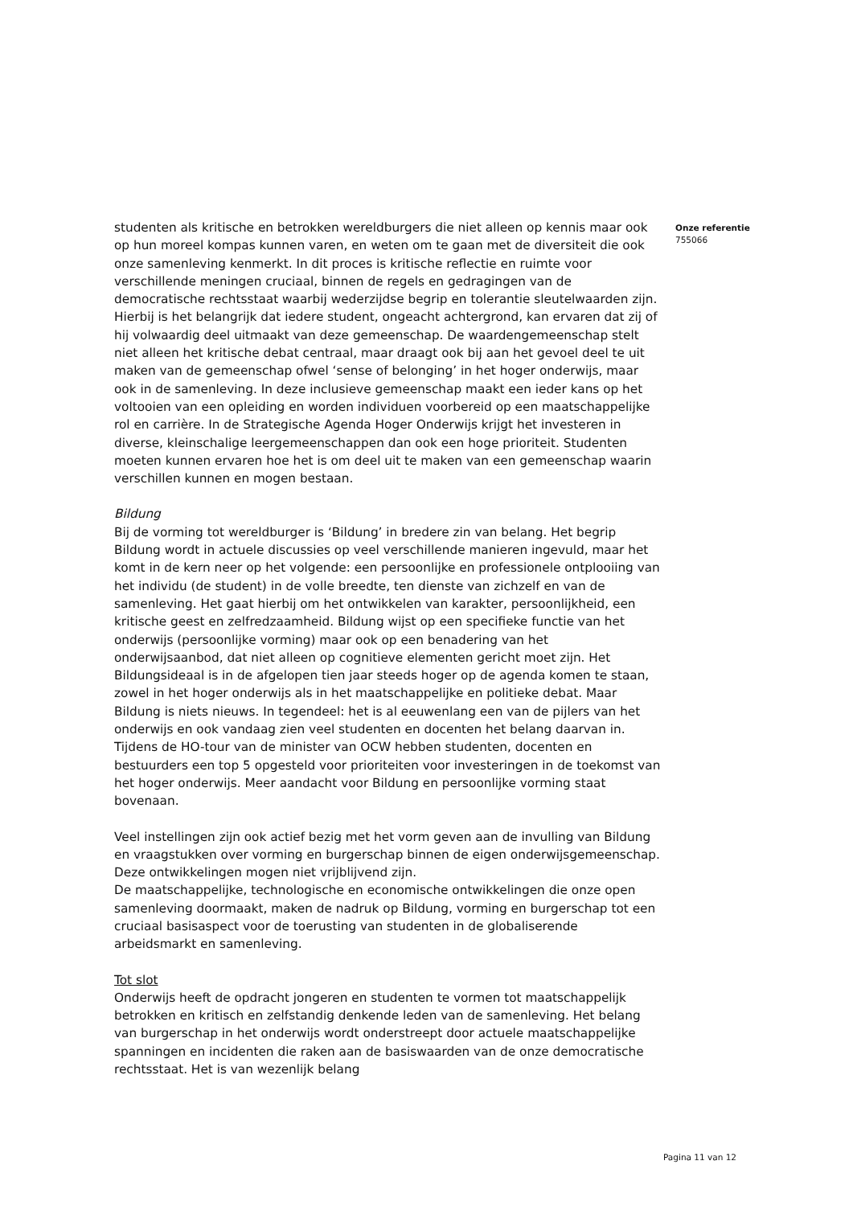studenten als kritische en betrokken wereldburgers die niet alleen op kennis maar ook op hun moreel kompas kunnen varen, en weten om te gaan met de diversiteit die ook onze samenleving kenmerkt. In dit proces is kritische reflectie en ruimte voor verschillende meningen cruciaal, binnen de regels en gedragingen van de democratische rechtsstaat waarbij wederzijdse begrip en tolerantie sleutelwaarden zijn. Hierbij is het belangrijk dat iedere student, ongeacht achtergrond, kan ervaren dat zij of hij volwaardig deel uitmaakt van deze gemeenschap. De waardengemeenschap stelt niet alleen het kritische debat centraal, maar draagt ook bij aan het gevoel deel te uit maken van de gemeenschap ofwel ‘sense of belonging’ in het hoger onderwijs, maar ook in de samenleving. In deze inclusieve gemeenschap maakt een ieder kans op het voltooien van een opleiding en worden individuen voorbereid op een maatschappelijke rol en carrière. In de Strategische Agenda Hoger Onderwijs krijgt het investeren in diverse, kleinschalige leergemeenschappen dan ook een hoge prioriteit. Studenten moeten kunnen ervaren hoe het is om deel uit te maken van een gemeenschap waarin verschillen kunnen en mogen bestaan.
Bildung
Bij de vorming tot wereldburger is ‘Bildung’ in bredere zin van belang. Het begrip Bildung wordt in actuele discussies op veel verschillende manieren ingevuld, maar het komt in de kern neer op het volgende: een persoonlijke en professionele ontplooiing van het individu (de student) in de volle breedte, ten dienste van zichzelf en van de samenleving. Het gaat hierbij om het ontwikkelen van karakter, persoonlijkheid, een kritische geest en zelfredzaamheid. Bildung wijst op een specifieke functie van het onderwijs (persoonlijke vorming) maar ook op een benadering van het onderwijsaanbod, dat niet alleen op cognitieve elementen gericht moet zijn. Het Bildungsideaal is in de afgelopen tien jaar steeds hoger op de agenda komen te staan, zowel in het hoger onderwijs als in het maatschappelijke en politieke debat. Maar Bildung is niets nieuws. In tegendeel: het is al eeuwenlang een van de pijlers van het onderwijs en ook vandaag zien veel studenten en docenten het belang daarvan in. Tijdens de HO-tour van de minister van OCW hebben studenten, docenten en bestuurders een top 5 opgesteld voor prioriteiten voor investeringen in de toekomst van het hoger onderwijs. Meer aandacht voor Bildung en persoonlijke vorming staat bovenaan.
Veel instellingen zijn ook actief bezig met het vorm geven aan de invulling van Bildung en vraagstukken over vorming en burgerschap binnen de eigen onderwijsgemeenschap. Deze ontwikkelingen mogen niet vrijblijvend zijn.
De maatschappelijke, technologische en economische ontwikkelingen die onze open samenleving doormaakt, maken de nadruk op Bildung, vorming en burgerschap tot een cruciaal basisaspect voor de toerusting van studenten in de globaliserende arbeidsmarkt en samenleving.
Tot slot
Onderwijs heeft de opdracht jongeren en studenten te vormen tot maatschappelijk betrokken en kritisch en zelfstandig denkende leden van de samenleving. Het belang van burgerschap in het onderwijs wordt onderstreept door actuele maatschappelijke spanningen en incidenten die raken aan de basiswaarden van de onze democratische rechtsstaat. Het is van wezenlijk belang
Onze referentie
755066
Pagina 11 van 12